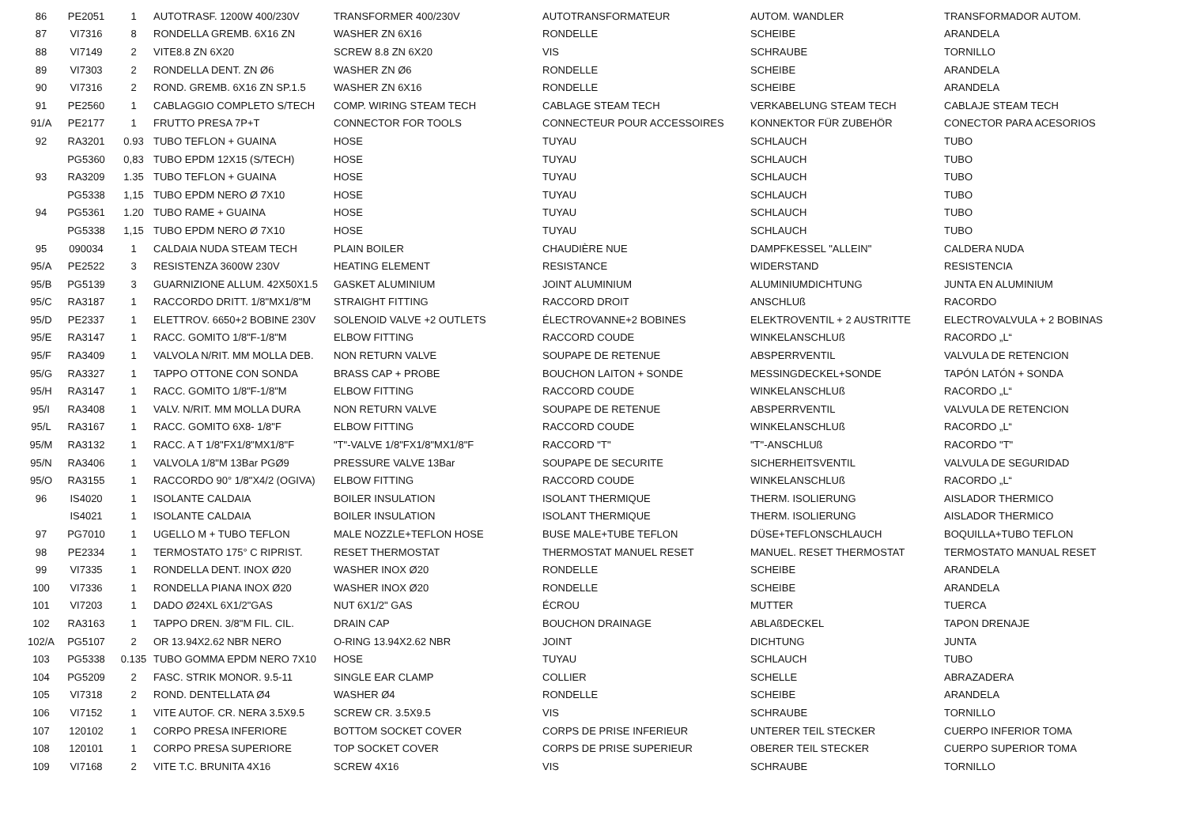| 86 | PE2051 | 1 | AUTOTRASF. 1200W 400/230V | TRANSFORMER 400/230V | AUTOTRANSFORMATEUR | AUTOM. WANDLER | TRANSFORMADOR AUTOM. |
| 87 | VI7316 | 8 | RONDELLA GREMB. 6X16 ZN | WASHER ZN 6X16 | RONDELLE | SCHEIBE | ARANDELA |
| 88 | VI7149 | 2 | VITE8.8 ZN 6X20 | SCREW 8.8 ZN 6X20 | VIS | SCHRAUBE | TORNILLO |
| 89 | VI7303 | 2 | RONDELLA DENT. ZN Ø6 | WASHER ZN Ø6 | RONDELLE | SCHEIBE | ARANDELA |
| 90 | VI7316 | 2 | ROND. GREMB. 6X16 ZN SP.1.5 | WASHER ZN 6X16 | RONDELLE | SCHEIBE | ARANDELA |
| 91 | PE2560 | 1 | CABLAGGIO COMPLETO S/TECH | COMP. WIRING STEAM TECH | CABLAGE STEAM TECH | VERKABELUNG STEAM TECH | CABLAJE STEAM TECH |
| 91/A | PE2177 | 1 | FRUTTO PRESA 7P+T | CONNECTOR FOR TOOLS | CONNECTEUR POUR ACCESSOIRES | KONNEKTOR FÜR ZUBEHÖR | CONECTOR PARA ACESORIOS |
| 92 | RA3201 | 0.93 | TUBO TEFLON + GUAINA | HOSE | TUYAU | SCHLAUCH | TUBO |
| | PG5360 | 0,83 | TUBO EPDM 12X15 (S/TECH) | HOSE | TUYAU | SCHLAUCH | TUBO |
| 93 | RA3209 | 1.35 | TUBO TEFLON + GUAINA | HOSE | TUYAU | SCHLAUCH | TUBO |
| | PG5338 | 1,15 | TUBO EPDM NERO Ø 7X10 | HOSE | TUYAU | SCHLAUCH | TUBO |
| 94 | PG5361 | 1.20 | TUBO RAME + GUAINA | HOSE | TUYAU | SCHLAUCH | TUBO |
| | PG5338 | 1,15 | TUBO EPDM NERO Ø 7X10 | HOSE | TUYAU | SCHLAUCH | TUBO |
| 95 | 090034 | 1 | CALDAIA NUDA STEAM TECH | PLAIN BOILER | CHAUDIÈRE NUE | DAMPFKESSEL "ALLEIN" | CALDERA NUDA |
| 95/A | PE2522 | 3 | RESISTENZA 3600W 230V | HEATING ELEMENT | RESISTANCE | WIDERSTAND | RESISTENCIA |
| 95/B | PG5139 | 3 | GUARNIZIONE ALLUM. 42X50X1.5 | GASKET ALUMINIUM | JOINT ALUMINIUM | ALUMINIUMDICHTUNG | JUNTA EN ALUMINIUM |
| 95/C | RA3187 | 1 | RACCORDO DRITT. 1/8"MX1/8"M | STRAIGHT FITTING | RACCORD DROIT | ANSCHLUß | RACORDO |
| 95/D | PE2337 | 1 | ELETTROV. 6650+2 BOBINE 230V | SOLENOID VALVE +2 OUTLETS | ÉLECTROVANNE+2 BOBINES | ELEKTROVENTIL + 2 AUSTRITTE | ELECTROVALVULA + 2 BOBINAS |
| 95/E | RA3147 | 1 | RACC. GOMITO 1/8"F-1/8"M | ELBOW FITTING | RACCORD COUDE | WINKELANSCHLUß | RACORDO „L“ |
| 95/F | RA3409 | 1 | VALVOLA N/RIT. MM MOLLA DEB. | NON RETURN VALVE | SOUPAPE DE RETENUE | ABSPERRVENTIL | VALVULA DE RETENCION |
| 95/G | RA3327 | 1 | TAPPO OTTONE CON SONDA | BRASS CAP + PROBE | BOUCHON LAITON + SONDE | MESSINGDECKEL+SONDE | TAPÓN LATÓN + SONDA |
| 95/H | RA3147 | 1 | RACC. GOMITO 1/8"F-1/8"M | ELBOW FITTING | RACCORD COUDE | WINKELANSCHLUß | RACORDO „L“ |
| 95/I | RA3408 | 1 | VALV. N/RIT. MM MOLLA DURA | NON RETURN VALVE | SOUPAPE DE RETENUE | ABSPERRVENTIL | VALVULA DE RETENCION |
| 95/L | RA3167 | 1 | RACC. GOMITO 6X8- 1/8"F | ELBOW FITTING | RACCORD COUDE | WINKELANSCHLUß | RACORDO „L“ |
| 95/M | RA3132 | 1 | RACC. A T 1/8"FX1/8"MX1/8"F | "T"-VALVE 1/8"FX1/8"MX1/8"F | RACCORD "T" | "T"-ANSCHLUß | RACORDO "T" |
| 95/N | RA3406 | 1 | VALVOLA 1/8"M 13Bar PGØ9 | PRESSURE VALVE 13Bar | SOUPAPE DE SECURITE | SICHERHEITSVENTIL | VALVULA DE SEGURIDAD |
| 95/O | RA3155 | 1 | RACCORDO 90° 1/8"X4/2 (OGIVA) | ELBOW FITTING | RACCORD COUDE | WINKELANSCHLUß | RACORDO „L“ |
| 96 | IS4020 | 1 | ISOLANTE CALDAIA | BOILER INSULATION | ISOLANT THERMIQUE | THERM. ISOLIERUNG | AISLADOR THERMICO |
| | IS4021 | 1 | ISOLANTE CALDAIA | BOILER INSULATION | ISOLANT THERMIQUE | THERM. ISOLIERUNG | AISLADOR THERMICO |
| 97 | PG7010 | 1 | UGELLO M + TUBO TEFLON | MALE NOZZLE+TEFLON HOSE | BUSE MALE+TUBE TEFLON | DÜSE+TEFLONSCHLAUCH | BOQUILLA+TUBO TEFLON |
| 98 | PE2334 | 1 | TERMOSTATO 175° C RIPRIST. | RESET THERMOSTAT | THERMOSTAT MANUEL RESET | MANUEL. RESET THERMOSTAT | TERMOSTATO MANUAL RESET |
| 99 | VI7335 | 1 | RONDELLA DENT. INOX Ø20 | WASHER INOX Ø20 | RONDELLE | SCHEIBE | ARANDELA |
| 100 | VI7336 | 1 | RONDELLA PIANA INOX Ø20 | WASHER INOX Ø20 | RONDELLE | SCHEIBE | ARANDELA |
| 101 | VI7203 | 1 | DADO Ø24XL 6X1/2"GAS | NUT 6X1/2" GAS | ÉCROU | MUTTER | TUERCA |
| 102 | RA3163 | 1 | TAPPO DREN. 3/8"M FIL. CIL. | DRAIN CAP | BOUCHON DRAINAGE | ABLAßDECKEL | TAPON DRENAJE |
| 102/A | PG5107 | 2 | OR 13.94X2.62 NBR NERO | O-RING 13.94X2.62 NBR | JOINT | DICHTUNG | JUNTA |
| 103 | PG5338 | 0.135 | TUBO GOMMA EPDM NERO 7X10 | HOSE | TUYAU | SCHLAUCH | TUBO |
| 104 | PG5209 | 2 | FASC. STRIK MONOR. 9.5-11 | SINGLE EAR CLAMP | COLLIER | SCHELLE | ABRAZADERA |
| 105 | VI7318 | 2 | ROND. DENTELLATA Ø4 | WASHER Ø4 | RONDELLE | SCHEIBE | ARANDELA |
| 106 | VI7152 | 1 | VITE AUTOF. CR. NERA 3.5X9.5 | SCREW CR. 3.5X9.5 | VIS | SCHRAUBE | TORNILLO |
| 107 | 120102 | 1 | CORPO PRESA INFERIORE | BOTTOM SOCKET COVER | CORPS DE PRISE INFERIEUR | UNTERER TEIL STECKER | CUERPO INFERIOR TOMA |
| 108 | 120101 | 1 | CORPO PRESA SUPERIORE | TOP SOCKET COVER | CORPS DE PRISE SUPERIEUR | OBERER TEIL STECKER | CUERPO SUPERIOR TOMA |
| 109 | VI7168 | 2 | VITE T.C. BRUNITA 4X16 | SCREW 4X16 | VIS | SCHRAUBE | TORNILLO |